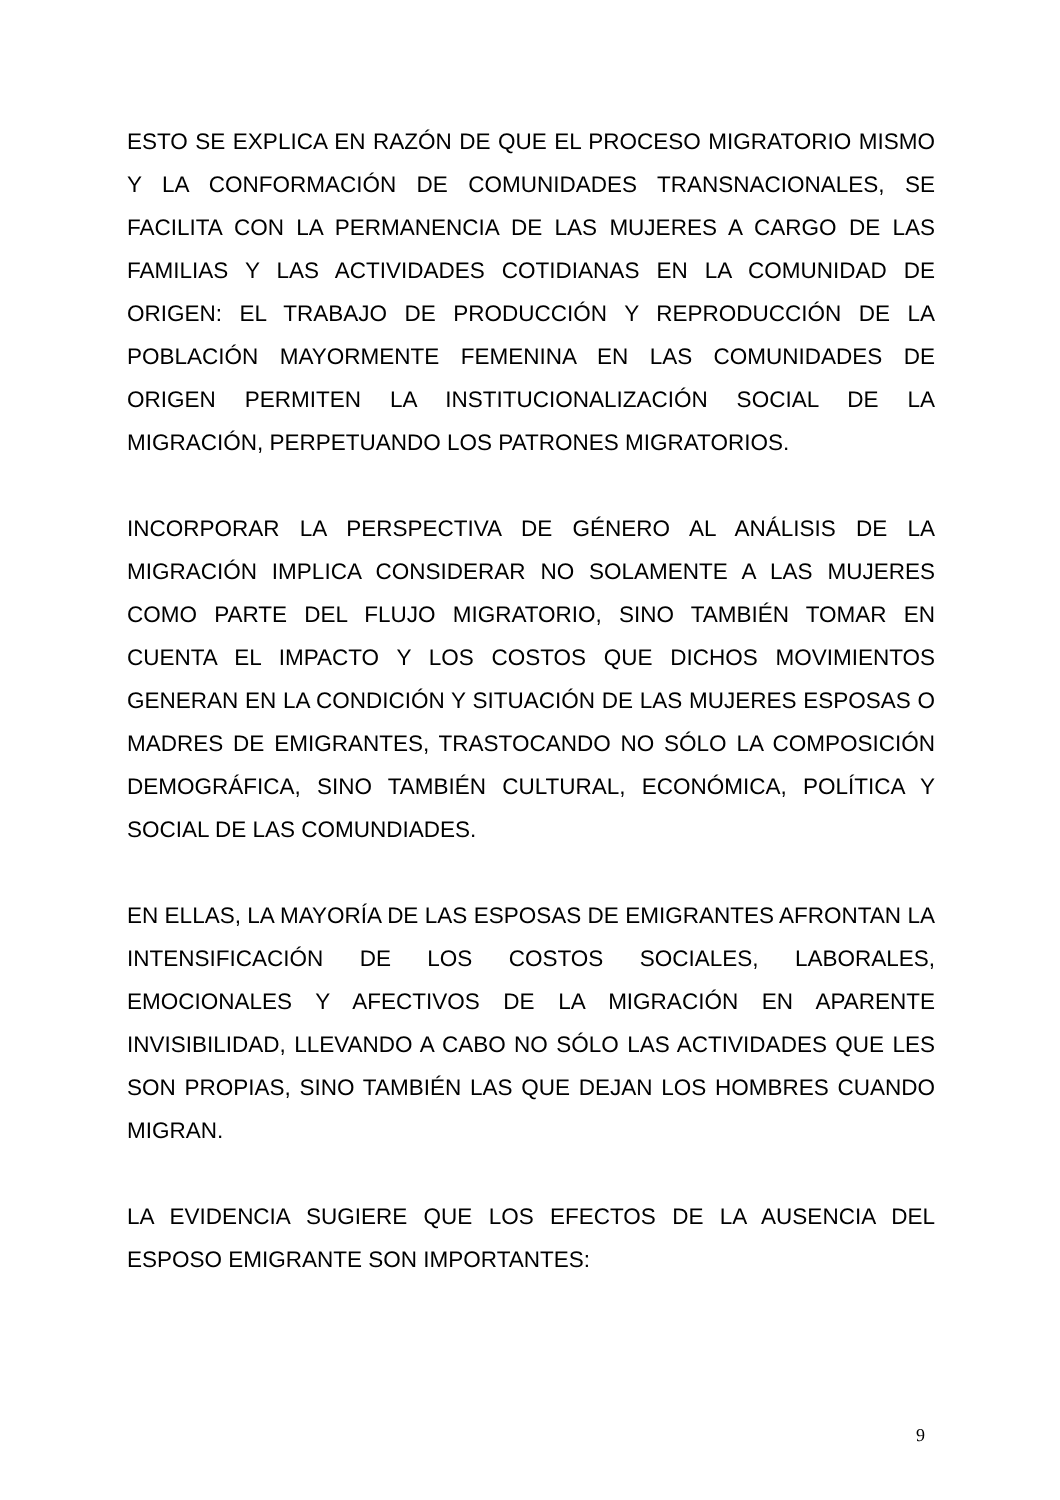ESTO SE EXPLICA EN RAZÓN DE QUE EL PROCESO MIGRATORIO MISMO Y LA CONFORMACIÓN DE COMUNIDADES TRANSNACIONALES, SE FACILITA CON LA PERMANENCIA DE LAS MUJERES A CARGO DE LAS FAMILIAS Y LAS ACTIVIDADES COTIDIANAS EN LA COMUNIDAD DE ORIGEN: EL TRABAJO DE PRODUCCIÓN Y REPRODUCCIÓN DE LA POBLACIÓN MAYORMENTE FEMENINA EN LAS COMUNIDADES DE ORIGEN PERMITEN LA INSTITUCIONALIZACIÓN SOCIAL DE LA MIGRACIÓN, PERPETUANDO LOS PATRONES MIGRATORIOS.
INCORPORAR LA PERSPECTIVA DE GÉNERO AL ANÁLISIS DE LA MIGRACIÓN IMPLICA CONSIDERAR NO SOLAMENTE A LAS MUJERES COMO PARTE DEL FLUJO MIGRATORIO, SINO TAMBIÉN TOMAR EN CUENTA EL IMPACTO Y LOS COSTOS QUE DICHOS MOVIMIENTOS GENERAN EN LA CONDICIÓN Y SITUACIÓN DE LAS MUJERES ESPOSAS O MADRES DE EMIGRANTES, TRASTOCANDO NO SÓLO LA COMPOSICIÓN DEMOGRÁFICA, SINO TAMBIÉN CULTURAL, ECONÓMICA, POLÍTICA Y SOCIAL DE LAS COMUNDIADES.
EN ELLAS, LA MAYORÍA DE LAS ESPOSAS DE EMIGRANTES AFRONTAN LA INTENSIFICACIÓN DE LOS COSTOS SOCIALES, LABORALES, EMOCIONALES Y AFECTIVOS DE LA MIGRACIÓN EN APARENTE INVISIBILIDAD, LLEVANDO A CABO NO SÓLO LAS ACTIVIDADES QUE LES SON PROPIAS, SINO TAMBIÉN LAS QUE DEJAN LOS HOMBRES CUANDO MIGRAN.
LA EVIDENCIA SUGIERE QUE LOS EFECTOS DE LA AUSENCIA DEL ESPOSO EMIGRANTE SON IMPORTANTES:
9